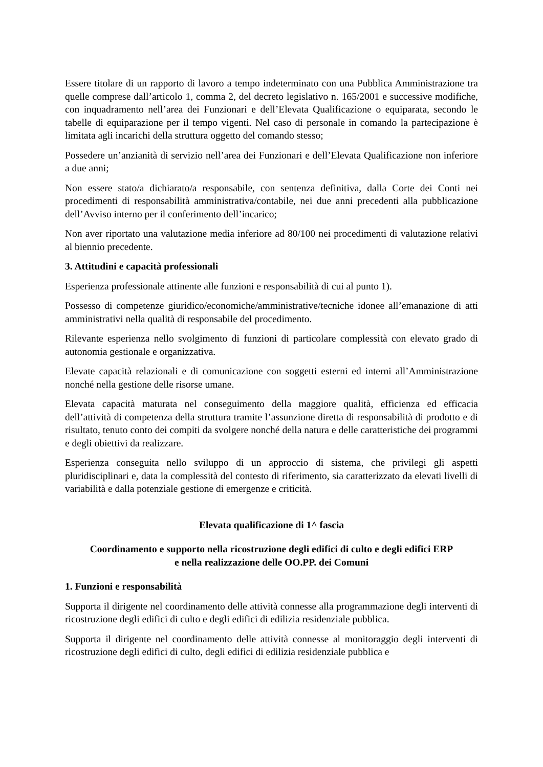Essere titolare di un rapporto di lavoro a tempo indeterminato con una Pubblica Amministrazione tra quelle comprese dall’articolo 1, comma 2, del decreto legislativo n. 165/2001 e successive modifiche, con inquadramento nell’area dei Funzionari e dell’Elevata Qualificazione o equiparata, secondo le tabelle di equiparazione per il tempo vigenti. Nel caso di personale in comando la partecipazione è limitata agli incarichi della struttura oggetto del comando stesso;
Possedere un’anzianità di servizio nell’area dei Funzionari e dell’Elevata Qualificazione non inferiore a due anni;
Non essere stato/a dichiarato/a responsabile, con sentenza definitiva, dalla Corte dei Conti nei procedimenti di responsabilità amministrativa/contabile, nei due anni precedenti alla pubblicazione dell’Avviso interno per il conferimento dell’incarico;
Non aver riportato una valutazione media inferiore ad 80/100 nei procedimenti di valutazione relativi al biennio precedente.
3. Attitudini e capacità professionali
Esperienza professionale attinente alle funzioni e responsabilità di cui al punto 1).
Possesso di competenze giuridico/economiche/amministrative/tecniche idonee all’emanazione di atti amministrativi nella qualità di responsabile del procedimento.
Rilevante esperienza nello svolgimento di funzioni di particolare complessità con elevato grado di autonomia gestionale e organizzativa.
Elevate capacità relazionali e di comunicazione con soggetti esterni ed interni all’Amministrazione nonché nella gestione delle risorse umane.
Elevata capacità maturata nel conseguimento della maggiore qualità, efficienza ed efficacia dell’attività di competenza della struttura tramite l’assunzione diretta di responsabilità di prodotto e di risultato, tenuto conto dei compiti da svolgere nonché della natura e delle caratteristiche dei programmi e degli obiettivi da realizzare.
Esperienza conseguita nello sviluppo di un approccio di sistema, che privilegi gli aspetti pluridisciplinari e, data la complessità del contesto di riferimento, sia caratterizzato da elevati livelli di variabilità e dalla potenziale gestione di emergenze e criticità.
Elevata qualificazione di 1^ fascia
Coordinamento e supporto nella ricostruzione degli edifici di culto e degli edifici ERP
e nella realizzazione delle OO.PP. dei Comuni
1. Funzioni e responsabilità
Supporta il dirigente nel coordinamento delle attività connesse alla programmazione degli interventi di ricostruzione degli edifici di culto e degli edifici di edilizia residenziale pubblica.
Supporta il dirigente nel coordinamento delle attività connesse al monitoraggio degli interventi di ricostruzione degli edifici di culto, degli edifici di edilizia residenziale pubblica e